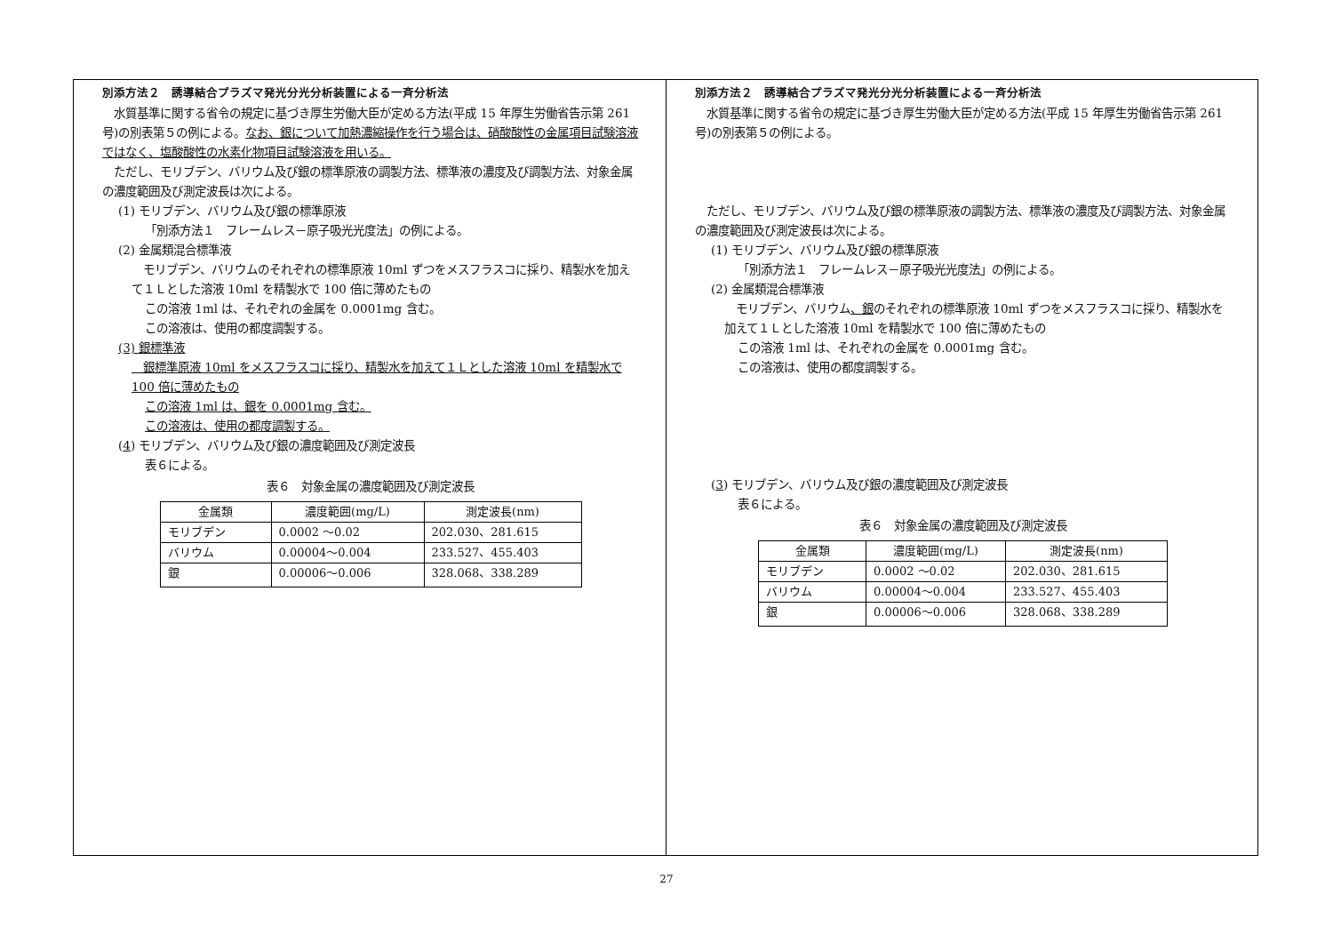別添方法２　誘導結合プラズマ発光分光分析装置による一斉分析法
　水質基準に関する省令の規定に基づき厚生労働大臣が定める方法(平成 15 年厚生労働省告示第 261 号)の別表第５の例による。なお、銀について加熱濃縮操作を行う場合は、硝酸酸性の金属項目試験溶液ではなく、塩酸酸性の水素化物項目試験溶液を用いる。
　ただし、モリブデン、バリウム及び銀の標準原液の調製方法、標準液の濃度及び調製方法、対象金属の濃度範囲及び測定波長は次による。
(1) モリブデン、バリウム及び銀の標準原液
「別添方法１　フレームレス－原子吸光光度法」の例による。
(2) 金属類混合標準液
　モリブデン、バリウムのそれぞれの標準原液 10ml ずつをメスフラスコに採り、精製水を加えて１Ｌとした溶液 10ml を精製水で 100 倍に薄めたもの
この溶液 1ml は、それぞれの金属を 0.0001mg 含む。
この溶液は、使用の都度調製する。
(3) 銀標準液
　銀標準原液 10ml をメスフラスコに採り、精製水を加えて１Ｌとした溶液 10ml を精製水で 100 倍に薄めたもの
この溶液 1ml は、銀を 0.0001mg 含む。
この溶液は、使用の都度調製する。
(4) モリブデン、バリウム及び銀の濃度範囲及び測定波長
表６による。
表６　対象金属の濃度範囲及び測定波長
| 金属類 | 濃度範囲(mg/L) | 測定波長(nm) |
| --- | --- | --- |
| モリブデン | 0.0002 ～0.02 | 202.030、281.615 |
| バリウム | 0.00004～0.004 | 233.527、455.403 |
| 銀 | 0.00006～0.006 | 328.068、338.289 |
別添方法２　誘導結合プラズマ発光分光分析装置による一斉分析法
　水質基準に関する省令の規定に基づき厚生労働大臣が定める方法(平成 15 年厚生労働省告示第 261 号)の別表第５の例による。
　ただし、モリブデン、バリウム及び銀の標準原液の調製方法、標準液の濃度及び調製方法、対象金属の濃度範囲及び測定波長は次による。
(1) モリブデン、バリウム及び銀の標準原液
「別添方法１　フレームレス－原子吸光光度法」の例による。
(2) 金属類混合標準液
　モリブデン、バリウム、銀のそれぞれの標準原液 10ml ずつをメスフラスコに採り、精製水を加えて１Ｌとした溶液 10ml を精製水で 100 倍に薄めたもの
この溶液 1ml は、それぞれの金属を 0.0001mg 含む。
この溶液は、使用の都度調製する。
(3) モリブデン、バリウム及び銀の濃度範囲及び測定波長
表６による。
表６　対象金属の濃度範囲及び測定波長
| 金属類 | 濃度範囲(mg/L) | 測定波長(nm) |
| --- | --- | --- |
| モリブデン | 0.0002 ～0.02 | 202.030、281.615 |
| バリウム | 0.00004～0.004 | 233.527、455.403 |
| 銀 | 0.00006～0.006 | 328.068、338.289 |
27